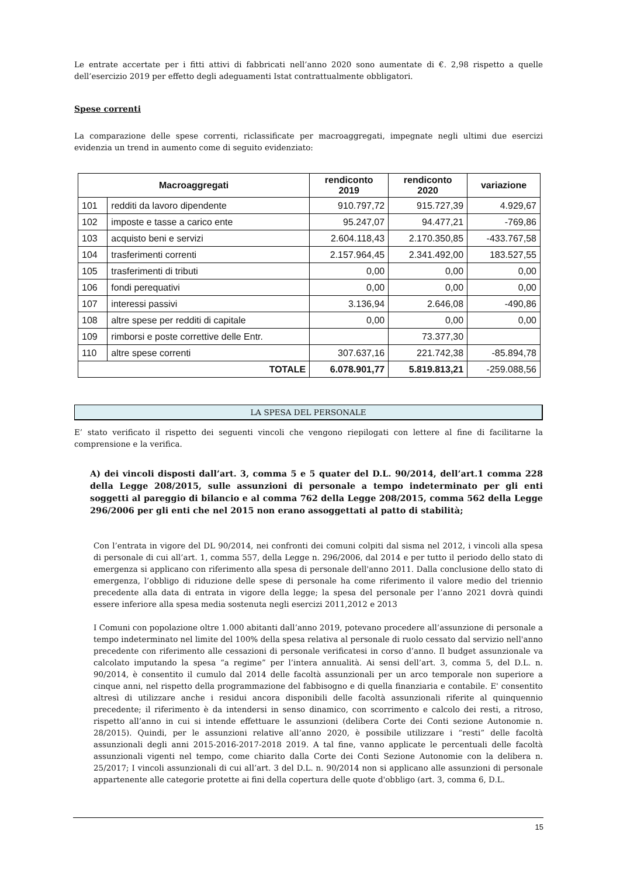Le entrate accertate per i fitti attivi di fabbricati nell’anno 2020 sono aumentate di €. 2,98 rispetto a quelle dell’esercizio 2019 per effetto degli adeguamenti Istat contrattualmente obbligatori.
Spese correnti
La comparazione delle spese correnti, riclassificate per macroaggregati, impegnate negli ultimi due esercizi evidenzia un trend in aumento come di seguito evidenziato:
| Macroaggregati | | rendiconto 2019 | rendiconto 2020 | variazione |
| --- | --- | --- | --- | --- |
| 101 | redditi da lavoro dipendente | 910.797,72 | 915.727,39 | 4.929,67 |
| 102 | imposte e tasse a carico ente | 95.247,07 | 94.477,21 | -769,86 |
| 103 | acquisto beni e servizi | 2.604.118,43 | 2.170.350,85 | -433.767,58 |
| 104 | trasferimenti correnti | 2.157.964,45 | 2.341.492,00 | 183.527,55 |
| 105 | trasferimenti di tributi | 0,00 | 0,00 | 0,00 |
| 106 | fondi perequativi | 0,00 | 0,00 | 0,00 |
| 107 | interessi passivi | 3.136,94 | 2.646,08 | -490,86 |
| 108 | altre spese per redditi di capitale | 0,00 | 0,00 | 0,00 |
| 109 | rimborsi e poste correttive delle Entr. | | 73.377,30 | |
| 110 | altre spese correnti | 307.637,16 | 221.742,38 | -85.894,78 |
| TOTALE | | 6.078.901,77 | 5.819.813,21 | -259.088,56 |
LA SPESA DEL PERSONALE
E’ stato verificato il rispetto dei seguenti vincoli che vengono riepilogati con lettere al fine di facilitarne la comprensione e la verifica.
A) dei vincoli disposti dall’art. 3, comma 5 e 5 quater del D.L. 90/2014, dell’art.1 comma 228 della Legge 208/2015, sulle assunzioni di personale a tempo indeterminato per gli enti soggetti al pareggio di bilancio e al comma 762 della Legge 208/2015, comma 562 della Legge 296/2006 per gli enti che nel 2015 non erano assoggettati al patto di stabilità;
Con l’entrata in vigore del DL 90/2014, nei confronti dei comuni colpiti dal sisma nel 2012, i vincoli alla spesa di personale di cui all’art. 1, comma 557, della Legge n. 296/2006, dal 2014 e per tutto il periodo dello stato di emergenza si applicano con riferimento alla spesa di personale dell'anno 2011. Dalla conclusione dello stato di emergenza, l’obbligo di riduzione delle spese di personale ha come riferimento il valore medio del triennio precedente alla data di entrata in vigore della legge; la spesa del personale per l’anno 2021 dovrà quindi essere inferiore alla spesa media sostenuta negli esercizi 2011,2012 e 2013
I Comuni con popolazione oltre 1.000 abitanti dall’anno 2019, potevano procedere all’assunzione di personale a tempo indeterminato nel limite del 100% della spesa relativa al personale di ruolo cessato dal servizio nell'anno precedente con riferimento alle cessazioni di personale verificatesi in corso d’anno. Il budget assunzionale va calcolato imputando la spesa “a regime” per l’intera annualità. Ai sensi dell’art. 3, comma 5, del D.L. n. 90/2014, è consentito il cumulo dal 2014 delle facoltà assunzionali per un arco temporale non superiore a cinque anni, nel rispetto della programmazione del fabbisogno e di quella finanziaria e contabile. E' consentito altresì di utilizzare anche i residui ancora disponibili delle facoltà assunzionali riferite al quinquennio precedente; il riferimento è da intendersi in senso dinamico, con scorrimento e calcolo dei resti, a ritroso, rispetto all’anno in cui si intende effettuare le assunzioni (delibera Corte dei Conti sezione Autonomie n. 28/2015). Quindi, per le assunzioni relative all’anno 2020, è possibile utilizzare i “resti” delle facoltà assunzionali degli anni 2015-2016-2017-2018 2019. A tal fine, vanno applicate le percentuali delle facoltà assunzionali vigenti nel tempo, come chiarito dalla Corte dei Conti Sezione Autonomie con la delibera n. 25/2017; I vincoli assunzionali di cui all’art. 3 del D.L. n. 90/2014 non si applicano alle assunzioni di personale appartenente alle categorie protette ai fini della copertura delle quote d'obbligo (art. 3, comma 6, D.L.
15